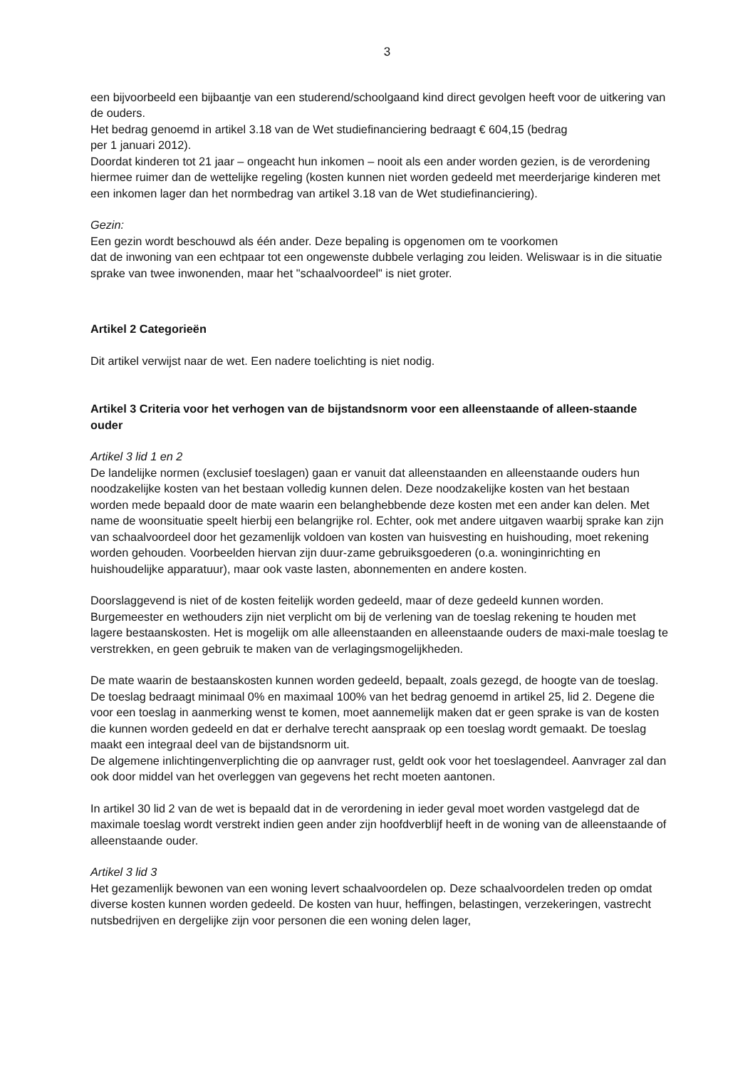3
een bijvoorbeeld een bijbaantje van een studerend/schoolgaand kind direct gevolgen heeft voor de uitkering van de ouders.
Het bedrag genoemd in artikel 3.18 van de Wet studiefinanciering bedraagt € 604,15 (bedrag
per 1 januari 2012).
Doordat kinderen tot 21 jaar – ongeacht hun inkomen – nooit als een ander worden gezien, is de verordening hiermee ruimer dan de wettelijke regeling (kosten kunnen niet worden gedeeld met meerderjarige kinderen met een inkomen lager dan het normbedrag van artikel 3.18 van de Wet studiefinanciering).
Gezin:
Een gezin wordt beschouwd als één ander. Deze bepaling is opgenomen om te voorkomen
dat de inwoning van een echtpaar tot een ongewenste dubbele verlaging zou leiden. Weliswaar is in die situatie sprake van twee inwonenden, maar het "schaalvoordeel" is niet groter.
Artikel 2 Categorieën
Dit artikel verwijst naar de wet. Een nadere toelichting is niet nodig.
Artikel 3 Criteria voor het verhogen van de bijstandsnorm voor een alleenstaande of alleen-staande ouder
Artikel 3 lid 1 en 2
De landelijke normen (exclusief toeslagen) gaan er vanuit dat alleenstaanden en alleenstaande ouders hun noodzakelijke kosten van het bestaan volledig kunnen delen. Deze noodzakelijke kosten van het bestaan worden mede bepaald door de mate waarin een belanghebbende deze kosten met een ander kan delen. Met name de woonsituatie speelt hierbij een belangrijke rol. Echter, ook met andere uitgaven waarbij sprake kan zijn van schaalvoordeel door het gezamenlijk voldoen van kosten van huisvesting en huishouding, moet rekening worden gehouden. Voorbeelden hiervan zijn duur-zame gebruiksgoederen (o.a. woninginrichting en huishoudelijke apparatuur), maar ook vaste lasten, abonnementen en andere kosten.
Doorslaggevend is niet of de kosten feitelijk worden gedeeld, maar of deze gedeeld kunnen worden. Burgemeester en wethouders zijn niet verplicht om bij de verlening van de toeslag rekening te houden met lagere bestaanskosten. Het is mogelijk om alle alleenstaanden en alleenstaande ouders de maxi-male toeslag te verstrekken, en geen gebruik te maken van de verlagingsmogelijkheden.
De mate waarin de bestaanskosten kunnen worden gedeeld, bepaalt, zoals gezegd, de hoogte van de toeslag. De toeslag bedraagt minimaal 0% en maximaal 100% van het bedrag genoemd in artikel 25, lid 2. Degene die voor een toeslag in aanmerking wenst te komen, moet aannemelijk maken dat er geen sprake is van de kosten die kunnen worden gedeeld en dat er derhalve terecht aanspraak op een toeslag wordt gemaakt. De toeslag maakt een integraal deel van de bijstandsnorm uit.
De algemene inlichtingenverplichting die op aanvrager rust, geldt ook voor het toeslagendeel. Aanvrager zal dan ook door middel van het overleggen van gegevens het recht moeten aantonen.
In artikel 30 lid 2 van de wet is bepaald dat in de verordening in ieder geval moet worden vastgelegd dat de maximale toeslag wordt verstrekt indien geen ander zijn hoofdverblijf heeft in de woning van de alleenstaande of alleenstaande ouder.
Artikel 3 lid 3
Het gezamenlijk bewonen van een woning levert schaalvoordelen op. Deze schaalvoordelen treden op omdat diverse kosten kunnen worden gedeeld. De kosten van huur, heffingen, belastingen, verzekeringen, vastrecht nutsbedrijven en dergelijke zijn voor personen die een woning delen lager,